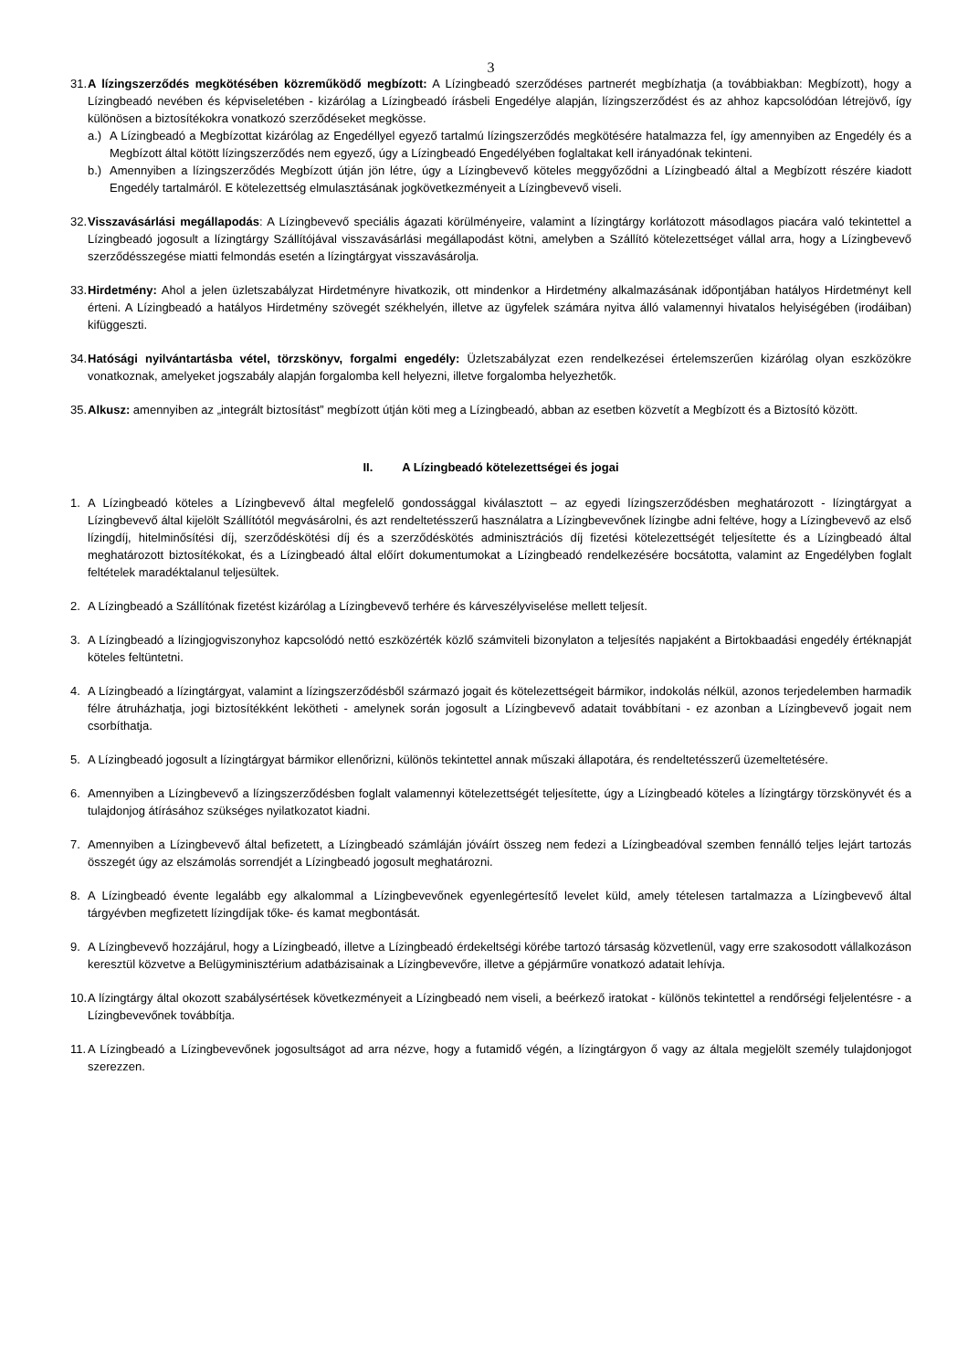3
31.
A lízingszerződés megkötésében közreműködő megbízott: A Lízingbeadó szerződéses partnerét megbízhatja (a továbbiakban: Megbízott), hogy a Lízingbeadó nevében és képviseletében - kizárólag a Lízingbeadó írásbeli Engedélye alapján, lízingszerződést és az ahhoz kapcsolódóan létrejövő, így különösen a biztosítékokra vonatkozó szerződéseket megkösse.
a.) A Lízingbeadó a Megbízottat kizárólag az Engedéllyel egyező tartalmú lízingszerződés megkötésére hatalmazza fel, így amennyiben az Engedély és a Megbízott által kötött lízingszerződés nem egyező, úgy a Lízingbeadó Engedélyében foglaltakat kell irányadónak tekinteni.
b.) Amennyiben a lízingszerződés Megbízott útján jön létre, úgy a Lízingbevevő köteles meggyőződni a Lízingbeadó által a Megbízott részére kiadott Engedély tartalmáról. E kötelezettség elmulasztásának jogkövetkezményeit a Lízingbevevő viseli.
32.
Visszavásárlási megállapodás: A Lízingbevevő speciális ágazati körülményeire, valamint a lízingtárgy korlátozott másodlagos piacára való tekintettel a Lízingbeadó jogosult a lízingtárgy Szállítójával visszavásárlási megállapodást kötni, amelyben a Szállító kötelezettséget vállal arra, hogy a Lízingbevevő szerződésszegése miatti felmondás esetén a lízingtárgyat visszavásárolja.
33.
Hirdetmény: Ahol a jelen üzletszabályzat Hirdetményre hivatkozik, ott mindenkor a Hirdetmény alkalmazásának időpontjában hatályos Hirdetményt kell érteni. A Lízingbeadó a hatályos Hirdetmény szövegét székhelyén, illetve az ügyfelek számára nyitva álló valamennyi hivatalos helyiségében (irodáiban) kifüggeszti.
34.
Hatósági nyilvántartásba vétel, törzskönyv, forgalmi engedély: Üzletszabályzat ezen rendelkezései értelemszerűen kizárólag olyan eszközökre vonatkoznak, amelyeket jogszabály alapján forgalomba kell helyezni, illetve forgalomba helyezhetők.
35.
Alkusz: amennyiben az „integrált biztosítást” megbízott útján köti meg a Lízingbeadó, abban az esetben közvetít a Megbízott és a Biztosító között.
II. A Lízingbeadó kötelezettségei és jogai
1. A Lízingbeadó köteles a Lízingbevevő által megfelelő gondossággal kiválasztott – az egyedi lízingszerződésben meghatározott - lízingtárgyat a Lízingbevevő által kijelölt Szállítótól megvásárolni, és azt rendeltetésszerű használatra a Lízingbevevőnek lízingbe adni feltéve, hogy a Lízingbevevő az első lízingdíj, hitelminősítési díj, szerződéskötési díj és a szerződéskötés adminisztrációs díj fizetési kötelezettségét teljesítette és a Lízingbeadó által meghatározott biztosítékokat, és a Lízingbeadó által előírt dokumentumokat a Lízingbeadó rendelkezésére bocsátotta, valamint az Engedélyben foglalt feltételek maradéktalanul teljesültek.
2. A Lízingbeadó a Szállítónak fizetést kizárólag a Lízingbevevő terhére és kárveszélyviselése mellett teljesít.
3. A Lízingbeadó a lízingjogviszonyhoz kapcsolódó nettó eszközérték közlő számviteli bizonylaton a teljesítés napjaként a Birtokbaadási engedély értéknapját köteles feltüntetni.
4. A Lízingbeadó a lízingtárgyat, valamint a lízingszerződésből származó jogait és kötelezettségeit bármikor, indokolás nélkül, azonos terjedelemben harmadik félre átruházhatja, jogi biztosítékként lekötheti - amelynek során jogosult a Lízingbevevő adatait továbbítani - ez azonban a Lízingbevevő jogait nem csorbíthatja.
5. A Lízingbeadó jogosult a lízingtárgyat bármikor ellenőrizni, különös tekintettel annak műszaki állapotára, és rendeltetésszerű üzemeltetésére.
6. Amennyiben a Lízingbevevő a lízingszerződésben foglalt valamennyi kötelezettségét teljesítette, úgy a Lízingbeadó köteles a lízingtárgy törzskönyvét és a tulajdonjog átírásához szükséges nyilatkozatot kiadni.
7. Amennyiben a Lízingbevevő által befizetett, a Lízingbeadó számláján jóváírt összeg nem fedezi a Lízingbeadóval szemben fennálló teljes lejárt tartozás összegét úgy az elszámolás sorrendjét a Lízingbeadó jogosult meghatározni.
8. A Lízingbeadó évente legalább egy alkalommal a Lízingbevevőnek egyenlegértesítő levelet küld, amely tételesen tartalmazza a Lízingbevevő által tárgyévben megfizetett lízingdíjak tőke- és kamat megbontását.
9. A Lízingbevevő hozzájárul, hogy a Lízingbeadó, illetve a Lízingbeadó érdekeltségi körébe tartozó társaság közvetlenül, vagy erre szakosodott vállalkozáson keresztül közvetve a Belügyminisztérium adatbázisainak a Lízingbevevőre, illetve a gépjárműre vonatkozó adatait lehívja.
10.
A lízingtárgy által okozott szabálysértések következményeit a Lízingbeadó nem viseli, a beérkező iratokat - különös tekintettel a rendőrségi feljelentésre - a Lízingbevevőnek továbbítja.
11.
A Lízingbeadó a Lízingbevevőnek jogosultságot ad arra nézve, hogy a futamidő végén, a lízingtárgyon ő vagy az általa megjelölt személy tulajdonjogot szerezzen.